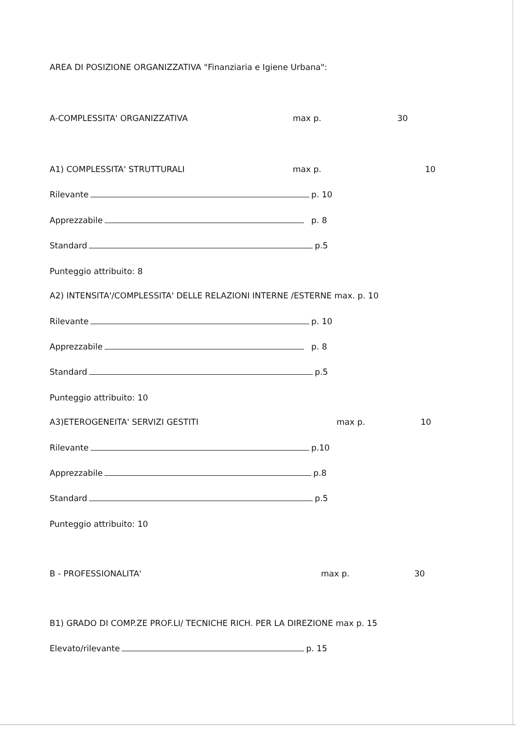AREA DI POSIZIONE ORGANIZZATIVA "Finanziaria e Igiene Urbana":
A-COMPLESSITA' ORGANIZZATIVA max p. 30
A1) COMPLESSITA' STRUTTURALI max p. 10
Rilevante p. 10
Apprezzabile p. 8
Standard p.5
Punteggio attribuito: 8
A2) INTENSITA'/COMPLESSITA' DELLE RELAZIONI INTERNE /ESTERNE max. p. 10
Rilevante p. 10
Apprezzabile p. 8
Standard p.5
Punteggio attribuito: 10
A3)ETEROGENEITA' SERVIZI GESTITI max p. 10
Rilevante p.10
Apprezzabile p.8
Standard p.5
Punteggio attribuito: 10
B - PROFESSIONALITA' max p. 30
B1) GRADO DI COMP.ZE PROF.LI/ TECNICHE RICH. PER LA DIREZIONE max p. 15
Elevato/rilevante p. 15